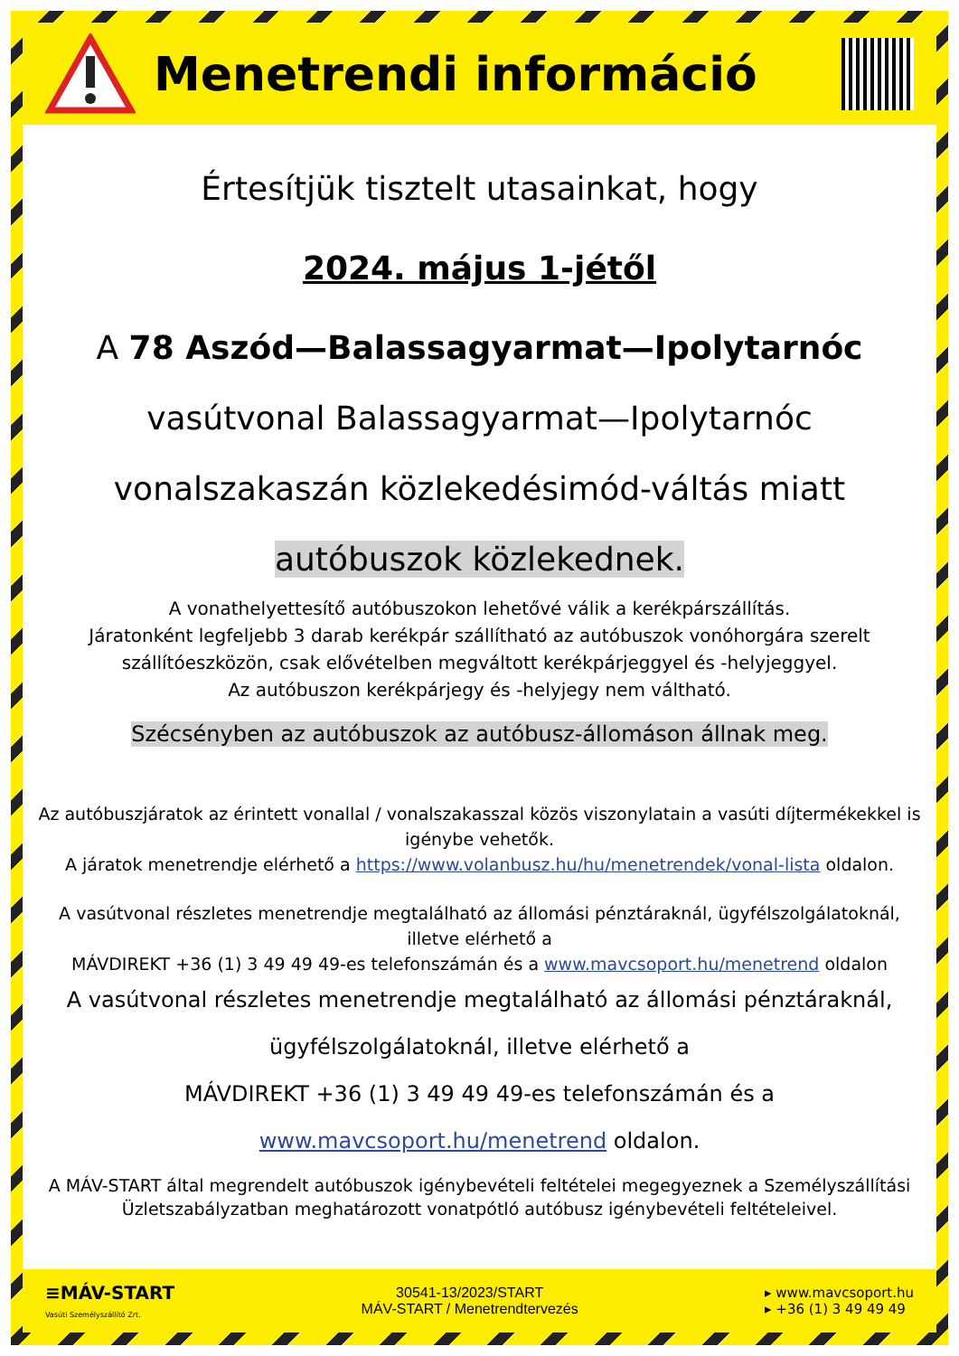Menetrendi információ
Értesítjük tisztelt utasainkat, hogy
2024. május 1-jétől
A 78 Aszód—Balassagyarmat—Ipolytarnóc
vasútvonal Balassagyarmat—Ipolytarnóc
vonalszakaszán közlekedésimód-váltás miatt
autóbuszok közlekednek.
A vonathelyettesítő autóbuszokon lehetővé válik a kerékpárszállítás.
Járatonként legfeljebb 3 darab kerékpár szállítható az autóbuszok vonóhorgára szerelt szállítóeszközön, csak elővételben megváltott kerékpárjeggyel és -helyjeggyel.
Az autóbuszon kerékpárjegy és -helyjegy nem váltható.
Szécsényben az autóbuszok az autóbusz-állomáson állnak meg.
Az autóbuszjáratok az érintett vonallal / vonalszakasszal közös viszonylatain a vasúti díjtermékekkel is igénybe vehetők.
A járatok menetrendje elérhető a https://www.volanbusz.hu/hu/menetrendek/vonal-lista oldalon.
A vasútvonal részletes menetrendje megtalálható az állomási pénztáraknál, ügyfélszolgálatoknál, illetve elérhető a
MÁVDIREKT +36 (1) 3 49 49 49-es telefonszámán és a www.mavcsoport.hu/menetrend oldalon
A vasútvonal részletes menetrendje megtalálható az állomási pénztáraknál,
ügyfélszolgálatoknál, illetve elérhető a
MÁVDIREKT +36 (1) 3 49 49 49-es telefonszámán és a
www.mavcsoport.hu/menetrend oldalon.
A MÁV-START által megrendelt autóbuszok igénybevételi feltételei megegyeznek a Személyszállítási Üzletszabályzatban meghatározott vonatpótló autóbusz igénybevételi feltételeivel.
≡MÁV-START
Vasúti Személyszállító Zrt.
30541-13/2023/START
MÁV-START / Menetrendtervezés
▸ www.mavcsoport.hu
▸ +36 (1) 3 49 49 49